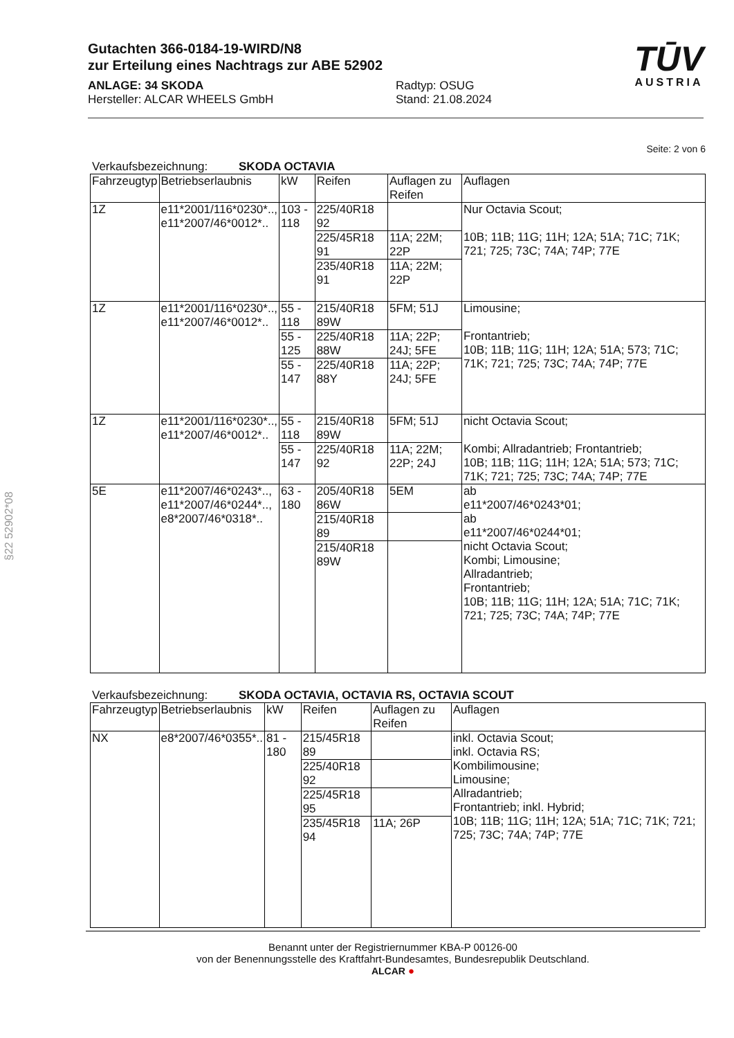Gutachten 366-0184-19-WIRD/N8
zur Erteilung eines Nachtrags zur ABE 52902
ANLAGE: 34 SKODA
Hersteller: ALCAR WHEELS GmbH
Radtyp: OSUG
Stand: 21.08.2024
TŪV
AUSTRIA
Seite: 2 von 6
Verkaufsbezeichnung: SKODA OCTAVIA
| Fahrzeugtyp | Betriebserlaubnis | kW | Reifen | Auflagen zu Reifen | Auflagen |
| --- | --- | --- | --- | --- | --- |
| 1Z | e11*2001/116*0230*.., e11*2007/46*0012*.. | 103 - 118 | 225/40R18 92 | | Nur Octavia Scout; 10B; 11B; 11G; 11H; 12A; 51A; 71C; 71K; 721; 725; 73C; 74A; 74P; 77E |
| | | | 225/45R18 91 | 11A; 22M; 22P | |
| | | | 235/40R18 91 | 11A; 22M; 22P | |
| 1Z | e11*2001/116*0230*.., e11*2007/46*0012*.. | 55 - 118 | 215/40R18 89W | 5FM; 51J | Limousine; Frontantrieb; 10B; 11B; 11G; 11H; 12A; 51A; 573; 71C; 71K; 721; 725; 73C; 74A; 74P; 77E |
| | | 55 - 125 | 225/40R18 88W | 11A; 22P; 24J; 5FE | |
| | | 55 - 147 | 225/40R18 88Y | 11A; 22P; 24J; 5FE | |
| 1Z | e11*2001/116*0230*.., e11*2007/46*0012*.. | 55 - 118 | 215/40R18 89W | 5FM; 51J | nicht Octavia Scout; Kombi; Allradantrieb; Frontantrieb; 10B; 11B; 11G; 11H; 12A; 51A; 573; 71C; 71K; 721; 725; 73C; 74A; 74P; 77E |
| | | 55 - 147 | 225/40R18 92 | 11A; 22M; 22P; 24J | |
| 5E | e11*2007/46*0243*.., e11*2007/46*0244*.., e8*2007/46*0318*.. | 63 - 180 | 205/40R18 86W | 5EM | ab e11*2007/46*0243*01; ab e11*2007/46*0244*01; nicht Octavia Scout; Kombi; Limousine; Allradantrieb; Frontantrieb; 10B; 11B; 11G; 11H; 12A; 51A; 71C; 71K; 721; 725; 73C; 74A; 74P; 77E |
| | | | 215/40R18 89 | | |
| | | | 215/40R18 89W | | |
Verkaufsbezeichnung: SKODA OCTAVIA, OCTAVIA RS, OCTAVIA SCOUT
| Fahrzeugtyp | Betriebserlaubnis | kW | Reifen | Auflagen zu Reifen | Auflagen |
| --- | --- | --- | --- | --- | --- |
| NX | e8*2007/46*0355*.. | 81 - 180 | 215/45R18 89 | | inkl. Octavia Scout; inkl. Octavia RS; Kombilimousine; Limousine; Allradantrieb; Frontantrieb; inkl. Hybrid; 10B; 11B; 11G; 11H; 12A; 51A; 71C; 71K; 721; 725; 73C; 74A; 74P; 77E |
| | | | 225/40R18 92 | | |
| | | | 225/45R18 95 | | |
| | | | 235/45R18 94 | 11A; 26P | |
Benannt unter der Registriernummer KBA-P 00126-00
von der Benennungsstelle des Kraftfahrt-Bundesamtes, Bundesrepublik Deutschland.
ALCAR ●
§22 52902*08